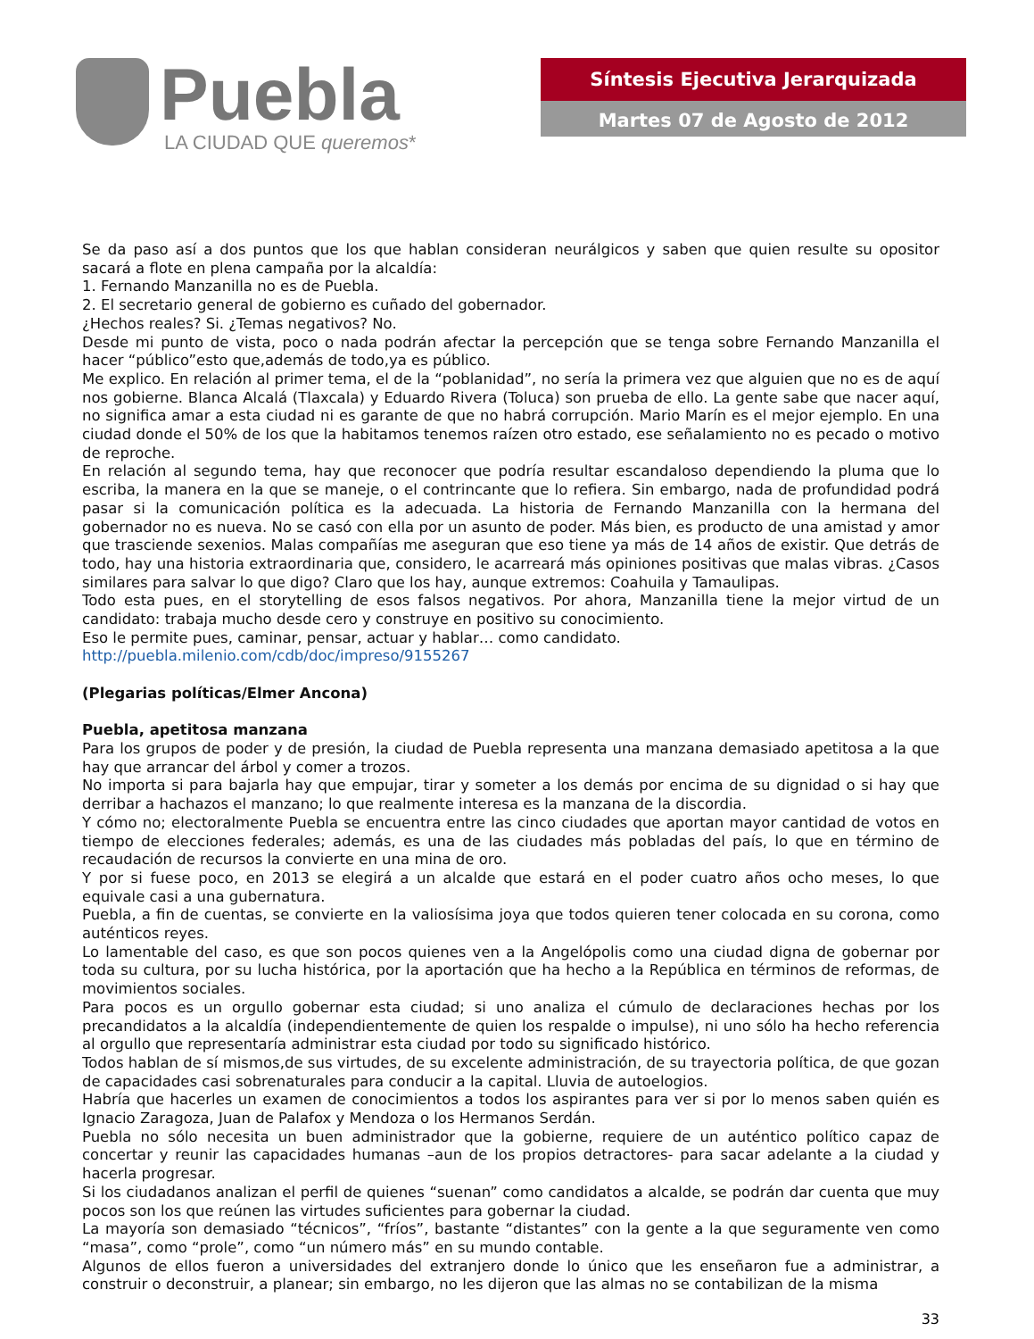Puebla
LA CIUDAD QUE queremos*
Síntesis Ejecutiva Jerarquizada
Martes 07 de Agosto de 2012
Se da paso así a dos puntos que los que hablan consideran neurálgicos y saben que quien resulte su opositor sacará a flote en plena campaña por la alcaldía:
1. Fernando Manzanilla no es de Puebla.
2. El secretario general de gobierno es cuñado del gobernador.
¿Hechos reales? Si. ¿Temas negativos? No.
Desde mi punto de vista, poco o nada podrán afectar la percepción que se tenga sobre Fernando Manzanilla el hacer “público”esto que,además de todo,ya es público.
Me explico. En relación al primer tema, el de la “poblanidad”, no sería la primera vez que alguien que no es de aquí nos gobierne. Blanca Alcalá (Tlaxcala) y Eduardo Rivera (Toluca) son prueba de ello. La gente sabe que nacer aquí, no significa amar a esta ciudad ni es garante de que no habrá corrupción. Mario Marín es el mejor ejemplo. En una ciudad donde el 50% de los que la habitamos tenemos raízen otro estado, ese señalamiento no es pecado o motivo de reproche.
En relación al segundo tema, hay que reconocer que podría resultar escandaloso dependiendo la pluma que lo escriba, la manera en la que se maneje, o el contrincante que lo refiera. Sin embargo, nada de profundidad podrá pasar si la comunicación política es la adecuada. La historia de Fernando Manzanilla con la hermana del gobernador no es nueva. No se casó con ella por un asunto de poder. Más bien, es producto de una amistad y amor que trasciende sexenios. Malas compañías me aseguran que eso tiene ya más de 14 años de existir. Que detrás de todo, hay una historia extraordinaria que, considero, le acarreará más opiniones positivas que malas vibras. ¿Casos similares para salvar lo que digo? Claro que los hay, aunque extremos: Coahuila y Tamaulipas.
Todo esta pues, en el storytelling de esos falsos negativos. Por ahora, Manzanilla tiene la mejor virtud de un candidato: trabaja mucho desde cero y construye en positivo su conocimiento.
Eso le permite pues, caminar, pensar, actuar y hablar… como candidato.
http://puebla.milenio.com/cdb/doc/impreso/9155267
(Plegarias políticas/Elmer Ancona)
Puebla, apetitosa manzana
Para los grupos de poder y de presión, la ciudad de Puebla representa una manzana demasiado apetitosa a la que hay que arrancar del árbol y comer a trozos.
No importa si para bajarla hay que empujar, tirar y someter a los demás por encima de su dignidad o si hay que derribar a hachazos el manzano; lo que realmente interesa es la manzana de la discordia.
Y cómo no; electoralmente Puebla se encuentra entre las cinco ciudades que aportan mayor cantidad de votos en tiempo de elecciones federales; además, es una de las ciudades más pobladas del país, lo que en término de recaudación de recursos la convierte en una mina de oro.
Y por si fuese poco, en 2013 se elegirá a un alcalde que estará en el poder cuatro años ocho meses, lo que equivale casi a una gubernatura.
Puebla, a fin de cuentas, se convierte en la valiosísima joya que todos quieren tener colocada en su corona, como auténticos reyes.
Lo lamentable del caso, es que son pocos quienes ven a la Angelópolis como una ciudad digna de gobernar por toda su cultura, por su lucha histórica, por la aportación que ha hecho a la República en términos de reformas, de movimientos sociales.
Para pocos es un orgullo gobernar esta ciudad; si uno analiza el cúmulo de declaraciones hechas por los precandidatos a la alcaldía (independientemente de quien los respalde o impulse), ni uno sólo ha hecho referencia al orgullo que representaría administrar esta ciudad por todo su significado histórico.
Todos hablan de sí mismos,de sus virtudes, de su excelente administración, de su trayectoria política, de que gozan de capacidades casi sobrenaturales para conducir a la capital. Lluvia de autoelogios.
Habría que hacerles un examen de conocimientos a todos los aspirantes para ver si por lo menos saben quién es Ignacio Zaragoza, Juan de Palafox y Mendoza o los Hermanos Serdán.
Puebla no sólo necesita un buen administrador que la gobierne, requiere de un auténtico político capaz de concertar y reunir las capacidades humanas –aun de los propios detractores- para sacar adelante a la ciudad y hacerla progresar.
Si los ciudadanos analizan el perfil de quienes “suenan” como candidatos a alcalde, se podrán dar cuenta que muy pocos son los que reúnen las virtudes suficientes para gobernar la ciudad.
La mayoría son demasiado “técnicos”, “fríos”, bastante “distantes” con la gente a la que seguramente ven como “masa”, como “prole”, como “un número más” en su mundo contable.
Algunos de ellos fueron a universidades del extranjero donde lo único que les enseñaron fue a administrar, a construir o deconstruir, a planear; sin embargo, no les dijeron que las almas no se contabilizan de la misma
33